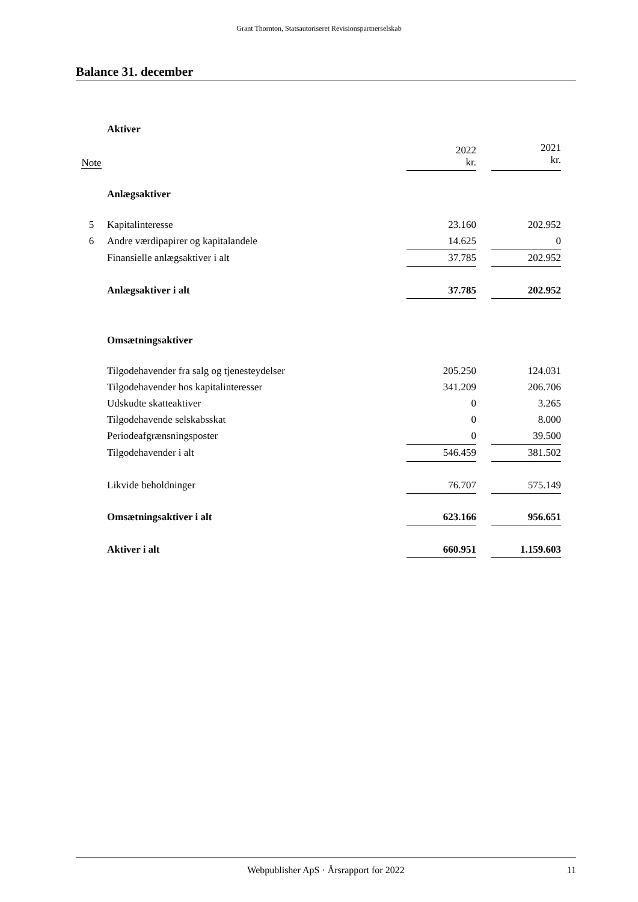Grant Thornton, Statsautoriseret Revisionspartnerselskab
Balance 31. december
| | Aktiver | | | | |
| Note | | 2022 kr. | | 2021 kr. | |
| | Anlægsaktiver | | | | |
| 5 | Kapitalinteresse | 23.160 | | 202.952 | |
| 6 | Andre værdipapirer og kapitalandele | 14.625 | | 0 | |
| | Finansielle anlægsaktiver i alt | 37.785 | | 202.952 | |
| | Anlægsaktiver i alt | 37.785 | | 202.952 | |
| | Omsætningsaktiver | | | | |
| | Tilgodehavender fra salg og tjenesteydelser | 205.250 | | 124.031 | |
| | Tilgodehavender hos kapitalinteresser | 341.209 | | 206.706 | |
| | Udskudte skatteaktiver | 0 | | 3.265 | |
| | Tilgodehavende selskabsskat | 0 | | 8.000 | |
| | Periodeafgrænsningsposter | 0 | | 39.500 | |
| | Tilgodehavender i alt | 546.459 | | 381.502 | |
| | Likvide beholdninger | 76.707 | | 575.149 | |
| | Omsætningsaktiver i alt | 623.166 | | 956.651 | |
| | Aktiver i alt | 660.951 | | 1.159.603 | |
Webpublisher ApS · Årsrapport for 2022 11